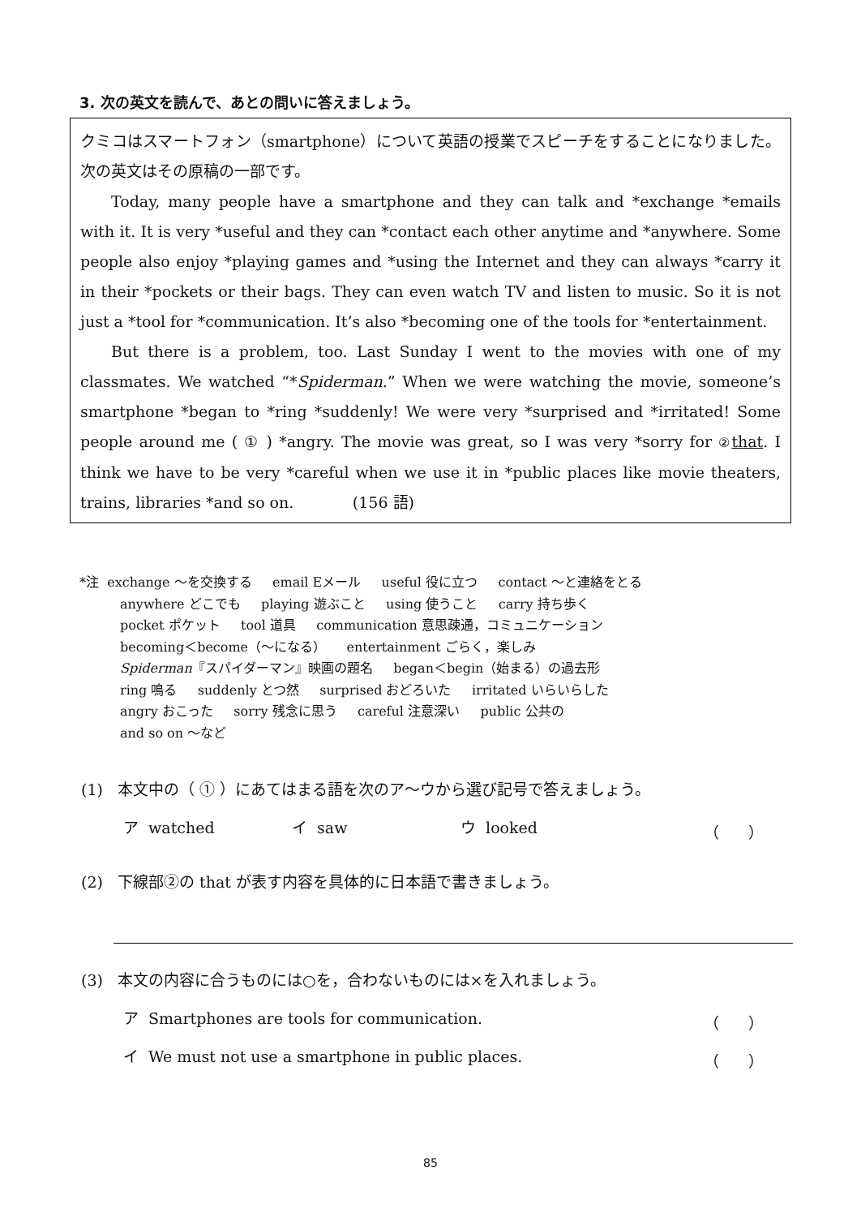3. 次の英文を読んで、あとの問いに答えましょう。
クミコはスマートフォン（smartphone）について英語の授業でスピーチをすることになりました。次の英文はその原稿の一部です。
Today, many people have a smartphone and they can talk and *exchange *emails with it. It is very *useful and they can *contact each other anytime and *anywhere. Some people also enjoy *playing games and *using the Internet and they can always *carry it in their *pockets or their bags. They can even watch TV and listen to music. So it is not just a *tool for *communication. It’s also *becoming one of the tools for *entertainment.
But there is a problem, too. Last Sunday I went to the movies with one of my classmates. We watched “*Spiderman.” When we were watching the movie, someone’s smartphone *began to *ring *suddenly! We were very *surprised and *irritated! Some people around me ( ① ) *angry. The movie was great, so I was very *sorry for ② that. I think we have to be very *careful when we use it in *public places like movie theaters, trains, libraries *and so on. (156 語)
*注 exchange ～を交換する email Eメール useful 役に立つ contact ～と連絡をとる
anywhere どこでも playing 遊ぶこと using 使うこと carry 持ち歩く
pocket ポケット tool 道具 communication 意思疎通，コミュニケーション
becoming＜become（～になる） entertainment ごらく，楽しみ
Spiderman『スパイダーマン』映画の題名 began＜begin（始まる）の過去形
ring 鳴る suddenly とつ然 surprised おどろいた irritated いらいらした
angry おこった sorry 残念に思う careful 注意深い public 公共の
and so on ～など
(1) 本文中の（ ① ）にあてはまる語を次のア～ウから選び記号で答えましょう。
ア watched イ saw ウ looked （ ）
(2) 下線部②の that が表す内容を具体的に日本語で書きましょう。
(3) 本文の内容に合うものには○を，合わないものには×を入れましょう。
ア Smartphones are tools for communication.
（ ）
イ We must not use a smartphone in public places.
（ ）
85